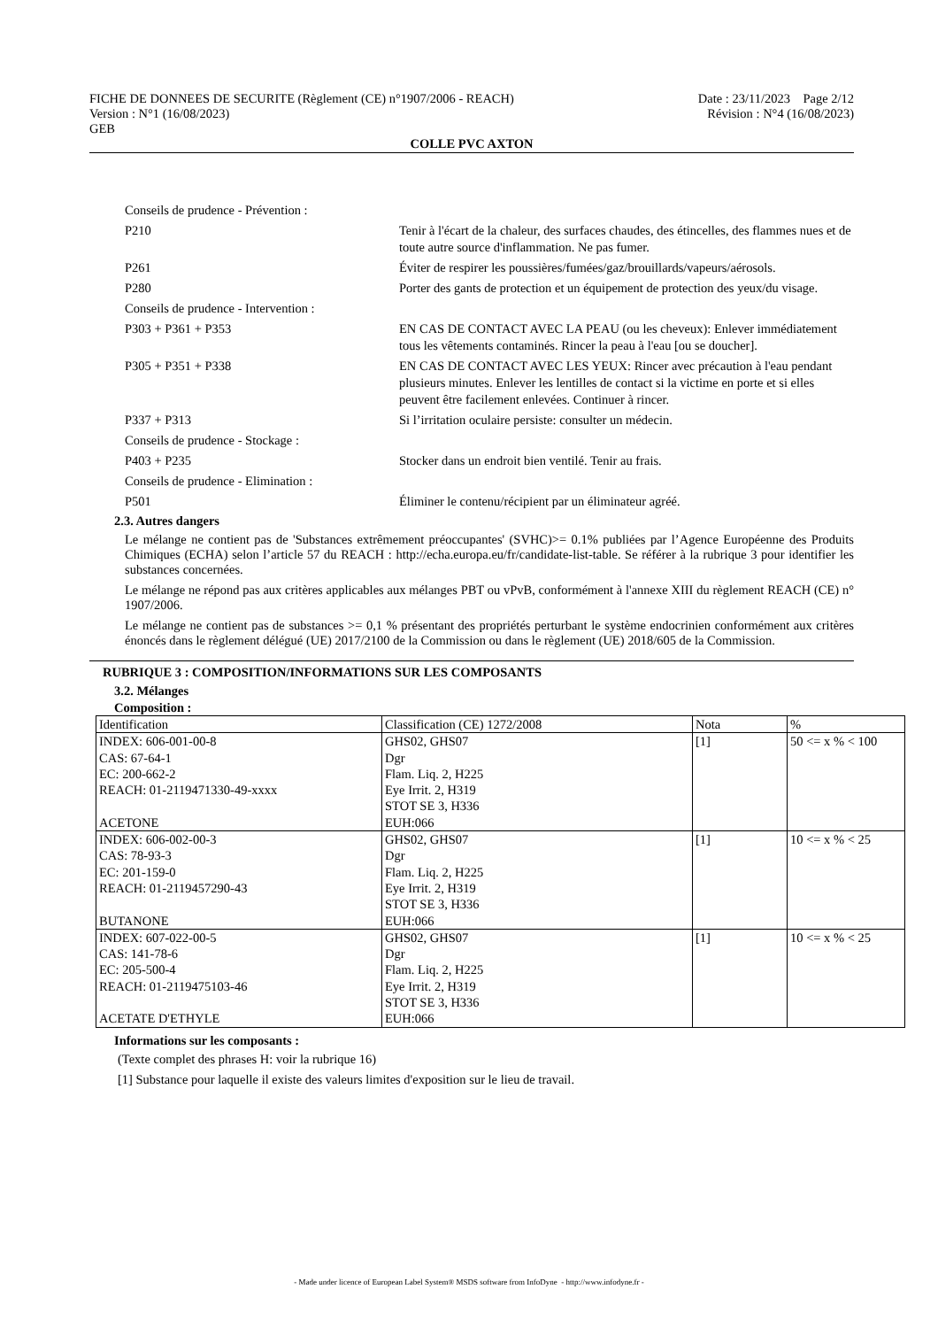FICHE DE DONNEES DE SECURITE (Règlement (CE) n°1907/2006 - REACH) Date : 23/11/2023 Page 2/12
Version : N°1 (16/08/2023) Révision : N°4 (16/08/2023)
GEB
COLLE PVC AXTON
Conseils de prudence - Prévention :
P210 Tenir à l'écart de la chaleur, des surfaces chaudes, des étincelles, des flammes nues et de toute autre source d'inflammation. Ne pas fumer.
P261 Éviter de respirer les poussières/fumées/gaz/brouillards/vapeurs/aérosols.
P280 Porter des gants de protection et un équipement de protection des yeux/du visage.
Conseils de prudence - Intervention :
P303 + P361 + P353 EN CAS DE CONTACT AVEC LA PEAU (ou les cheveux): Enlever immédiatement tous les vêtements contaminés. Rincer la peau à l'eau [ou se doucher].
P305 + P351 + P338 EN CAS DE CONTACT AVEC LES YEUX: Rincer avec précaution à l'eau pendant plusieurs minutes. Enlever les lentilles de contact si la victime en porte et si elles peuvent être facilement enlevées. Continuer à rincer.
P337 + P313 Si l’irritation oculaire persiste: consulter un médecin.
Conseils de prudence - Stockage :
P403 + P235 Stocker dans un endroit bien ventilé. Tenir au frais.
Conseils de prudence - Elimination :
P501 Éliminer le contenu/récipient par un éliminateur agréé.
2.3. Autres dangers
Le mélange ne contient pas de 'Substances extrêmement préoccupantes' (SVHC)>= 0.1% publiées par l’Agence Européenne des Produits Chimiques (ECHA) selon l’article 57 du REACH : http://echa.europa.eu/fr/candidate-list-table. Se référer à la rubrique 3 pour identifier les substances concernées.
Le mélange ne répond pas aux critères applicables aux mélanges PBT ou vPvB, conformément à l'annexe XIII du règlement REACH (CE) n° 1907/2006.
Le mélange ne contient pas de substances >= 0,1 % présentant des propriétés perturbant le système endocrinien conformément aux critères énoncés dans le règlement délégué (UE) 2017/2100 de la Commission ou dans le règlement (UE) 2018/605 de la Commission.
RUBRIQUE 3 : COMPOSITION/INFORMATIONS SUR LES COMPOSANTS
3.2. Mélanges
Composition :
| Identification | Classification (CE) 1272/2008 | Nota | % |
| INDEX: 606-001-00-8 CAS: 67-64-1 EC: 200-662-2 REACH: 01-2119471330-49-xxxx ACETONE | GHS02, GHS07 Dgr Flam. Liq. 2, H225 Eye Irrit. 2, H319 STOT SE 3, H336 EUH:066 | [1] | 50 <= x % < 100 |
| INDEX: 606-002-00-3 CAS: 78-93-3 EC: 201-159-0 REACH: 01-2119457290-43 BUTANONE | GHS02, GHS07 Dgr Flam. Liq. 2, H225 Eye Irrit. 2, H319 STOT SE 3, H336 EUH:066 | [1] | 10 <= x % < 25 |
| INDEX: 607-022-00-5 CAS: 141-78-6 EC: 205-500-4 REACH: 01-2119475103-46 ACETATE D'ETHYLE | GHS02, GHS07 Dgr Flam. Liq. 2, H225 Eye Irrit. 2, H319 STOT SE 3, H336 EUH:066 | [1] | 10 <= x % < 25 |
Informations sur les composants :
(Texte complet des phrases H: voir la rubrique 16)
[1] Substance pour laquelle il existe des valeurs limites d'exposition sur le lieu de travail.
- Made under licence of European Label System® MSDS software from InfoDyne - http://www.infodyne.fr -